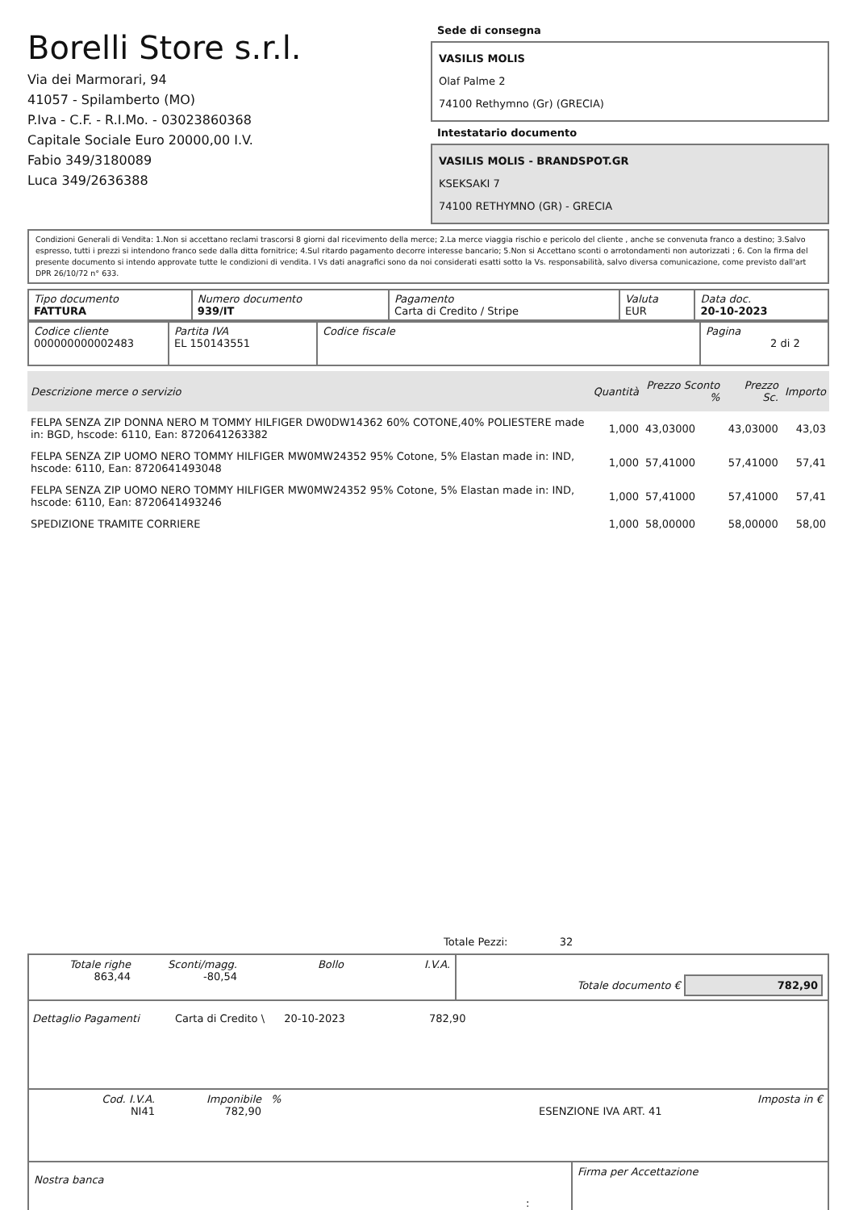Borelli Store s.r.l.
Via dei Marmorari, 94
41057 - Spilamberto (MO)
P.Iva - C.F. - R.I.Mo. - 03023860368
Capitale Sociale Euro 20000,00 I.V.
Fabio 349/3180089
Luca 349/2636388
Sede di consegna
VASILIS MOLIS
Olaf Palme 2
74100 Rethymno (Gr) (GRECIA)
Intestatario documento
VASILIS MOLIS - BRANDSPOT.GR
KSEKSAKI 7
74100 RETHYMNO (GR) - GRECIA
Condizioni Generali di Vendita: 1.Non si accettano reclami trascorsi 8 giorni dal ricevimento della merce; 2.La merce viaggia rischio e pericolo del cliente , anche se convenuta franco a destino; 3.Salvo espresso, tutti i prezzi si intendono franco sede dalla ditta fornitrice; 4.Sul ritardo pagamento decorre interesse bancario; 5.Non si Accettano sconti o arrotondamenti non autorizzati ; 6. Con la firma del presente documento si intendo approvate tutte le condizioni di vendita. I Vs dati anagrafici sono da noi considerati esatti sotto la Vs. responsabilità, salvo diversa comunicazione, come previsto dall'art DPR 26/10/72 n° 633.
| Tipo documento FATTURA | Numero documento 939/IT | Pagamento Carta di Credito / Stripe | Valuta EUR | Data doc. 20-10-2023 |
| Codice cliente 000000000002483 | Partita IVA EL 150143551 | Codice fiscale | Pagina 2 di 2 |
| Descrizione merce o servizio | Quantità | Prezzo Sconto % | Prezzo Sc. | Importo |
| --- | --- | --- | --- | --- |
| FELPA SENZA ZIP DONNA NERO M TOMMY HILFIGER DW0DW14362 60% COTONE,40% POLIESTERE made in: BGD, hscode: 6110, Ean: 8720641263382 | 1,000 | 43,03000 | 43,03000 | 43,03 |
| FELPA SENZA ZIP UOMO NERO TOMMY HILFIGER MW0MW24352 95% Cotone, 5% Elastan made in: IND, hscode: 6110, Ean: 8720641493048 | 1,000 | 57,41000 | 57,41000 | 57,41 |
| FELPA SENZA ZIP UOMO NERO TOMMY HILFIGER MW0MW24352 95% Cotone, 5% Elastan made in: IND, hscode: 6110, Ean: 8720641493246 | 1,000 | 57,41000 | 57,41000 | 57,41 |
| SPEDIZIONE TRAMITE CORRIERE | 1,000 | 58,00000 | 58,00000 | 58,00 |
Totale Pezzi: 32
| Totale righe 863,44 | Sconti/magg. -80,54 | Bollo | I.V.A. | Totale documento € 782,90 |
Dettaglio Pagamenti Carta di Credito \ 20-10-2023 782,90
| Cod. I.V.A. NI41 | Imponibile 782,90 | % | ESENZIONE IVA ART. 41 | Imposta in € |
| Nostra banca | Firma per Accettazione |
: